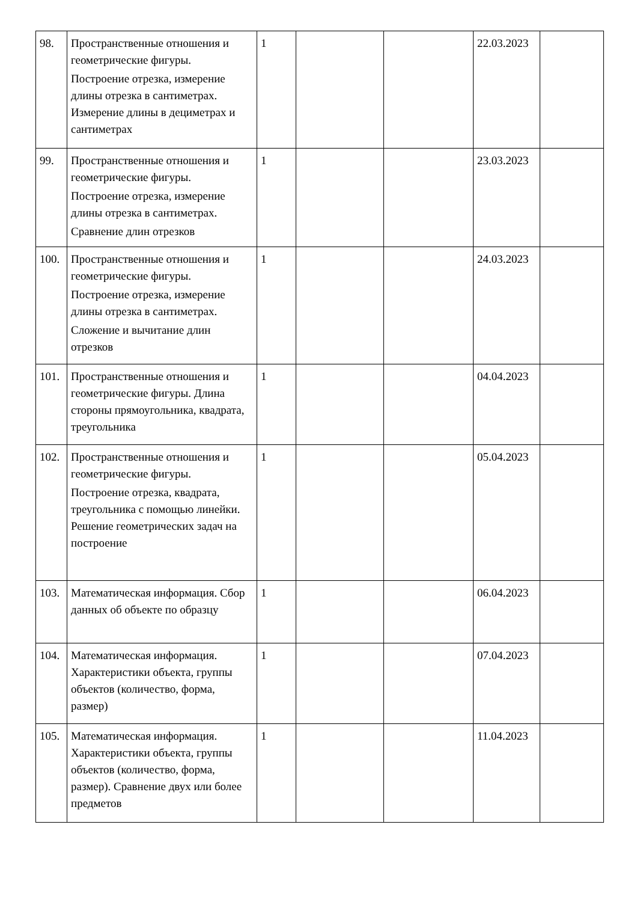| 98. | Пространственные отношения и геометрические фигуры. Построение отрезка, измерение длины отрезка в сантиметрах. Измерение длины в дециметрах и сантиметрах | 1 | | | 22.03.2023 | |
| 99. | Пространственные отношения и геометрические фигуры. Построение отрезка, измерение длины отрезка в сантиметрах. Сравнение длин отрезков | 1 | | | 23.03.2023 | |
| 100. | Пространственные отношения и геометрические фигуры. Построение отрезка, измерение длины отрезка в сантиметрах. Сложение и вычитание длин отрезков | 1 | | | 24.03.2023 | |
| 101. | Пространственные отношения и геометрические фигуры. Длина стороны прямоугольника, квадрата, треугольника | 1 | | | 04.04.2023 | |
| 102. | Пространственные отношения и геометрические фигуры. Построение отрезка, квадрата, треугольника с помощью линейки. Решение геометрических задач на построение | 1 | | | 05.04.2023 | |
| 103. | Математическая информация. Сбор данных об объекте по образцу | 1 | | | 06.04.2023 | |
| 104. | Математическая информация. Характеристики объекта, группы объектов (количество, форма, размер) | 1 | | | 07.04.2023 | |
| 105. | Математическая информация. Характеристики объекта, группы объектов (количество, форма, размер). Сравнение двух или более предметов | 1 | | | 11.04.2023 | |